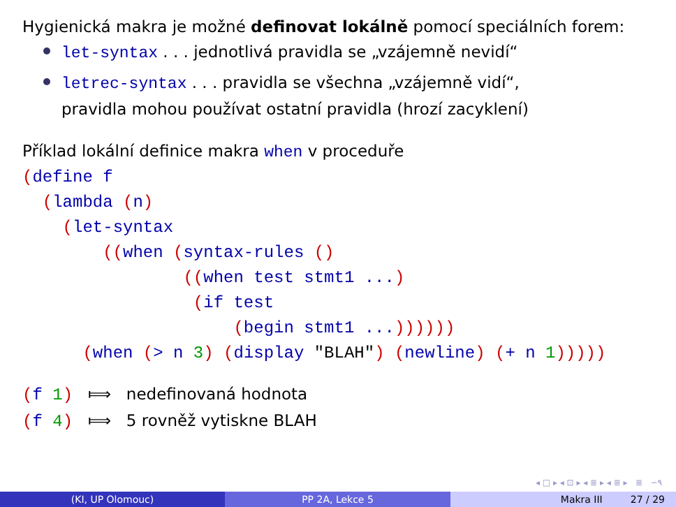Hygienická makra je možné definovat lokálně pomocí speciálních forem:
let-syntax . . . jednotlivá pravidla se „vzájemně nevidí“
letrec-syntax . . . pravidla se všechna „vzájemně vidí“,
pravidla mohou používat ostatní pravidla (hrozí zacyklení)
Příklad lokální definice makra when v proceduře
(define f
  (lambda (n)
    (let-syntax
        ((when (syntax-rules ()
                ((when test stmt1 ...)
                 (if test
                     (begin stmt1 ...))))))
      (when (> n 3) (display "BLAH") (newline) (+ n 1)))))
(f 1) ⟾ nedefinovaná hodnota
(f 4) ⟾ 5 rovněž vytiskne BLAH
◂ □ ▸ ◂ ⊡ ▸ ◂ ≣ ▸ ◂ ≣ ▸ ≣ ∽۹
(KI, UP Olomouc) PP 2A, Lekce 5 Makra III 27 / 29